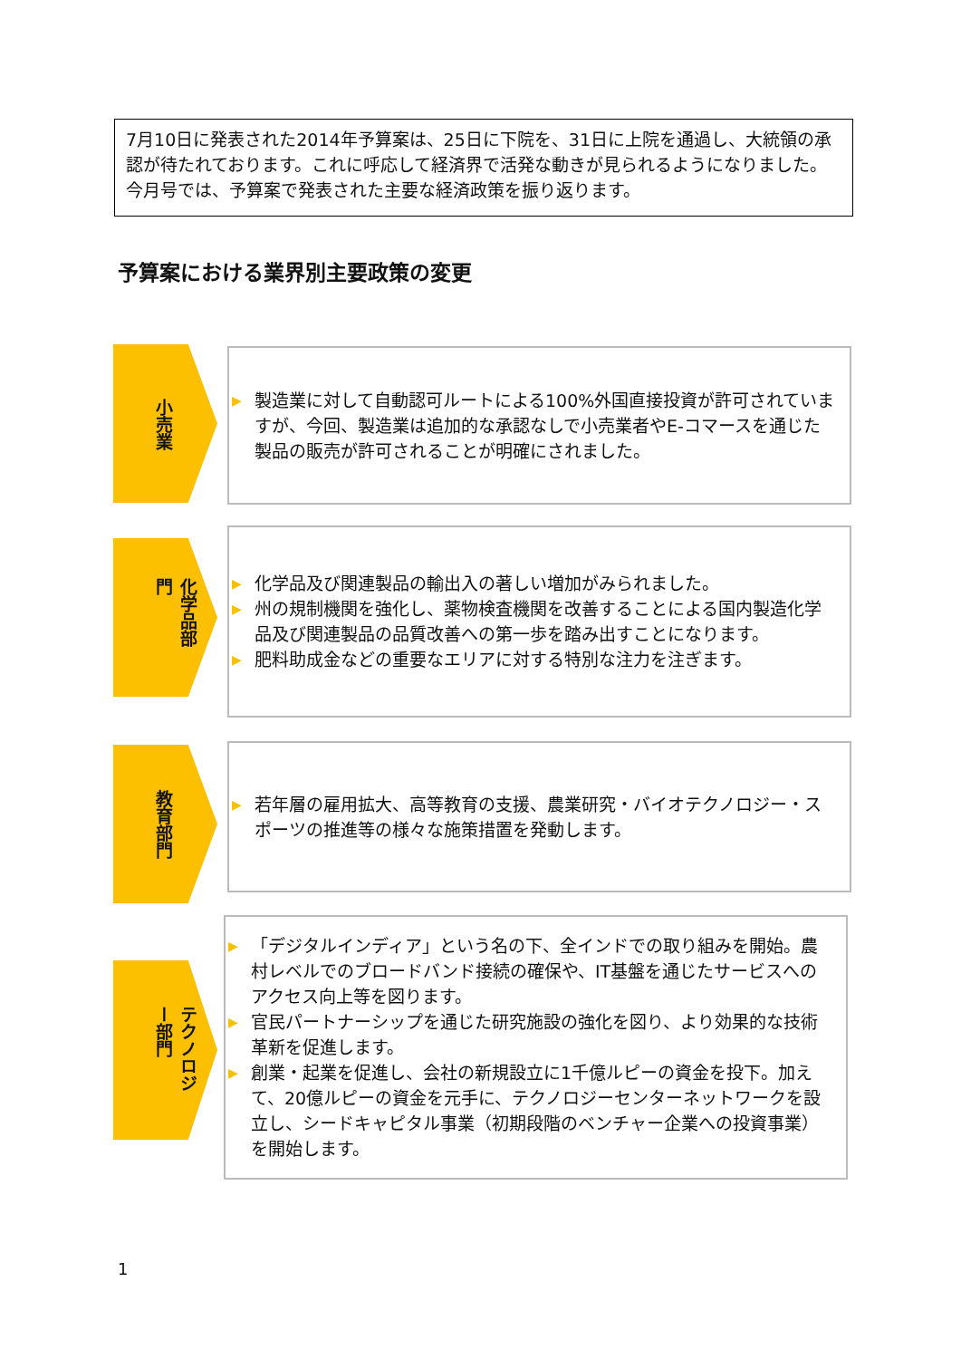7月10日に発表された2014年予算案は、25日に下院を、31日に上院を通過し、大統領の承認が待たれております。これに呼応して経済界で活発な動きが見られるようになりました。今月号では、予算案で発表された主要な経済政策を振り返ります。
予算案における業界別主要政策の変更
小売業
▶ 製造業に対して自動認可ルートによる100%外国直接投資が許可されていますが、今回、製造業は追加的な承認なしで小売業者やE-コマースを通じた製品の販売が許可されることが明確にされました。
化学品部門
▶ 化学品及び関連製品の輸出入の著しい増加がみられました。
▶ 州の規制機関を強化し、薬物検査機関を改善することによる国内製造化学品及び関連製品の品質改善への第一歩を踏み出すことになります。
▶ 肥料助成金などの重要なエリアに対する特別な注力を注ぎます。
教育部門
▶ 若年層の雇用拡大、高等教育の支援、農業研究・バイオテクノロジー・スポーツの推進等の様々な施策措置を発動します。
テクノロジー部門
▶ 「デジタルインディア」という名の下、全インドでの取り組みを開始。農村レベルでのブロードバンド接続の確保や、IT基盤を通じたサービスへのアクセス向上等を図ります。
▶ 官民パートナーシップを通じた研究施設の強化を図り、より効果的な技術革新を促進します。
▶ 創業・起業を促進し、会社の新規設立に1千億ルピーの資金を投下。加えて、20億ルピーの資金を元手に、テクノロジーセンターネットワークを設立し、シードキャピタル事業（初期段階のベンチャー企業への投資事業）を開始します。
1